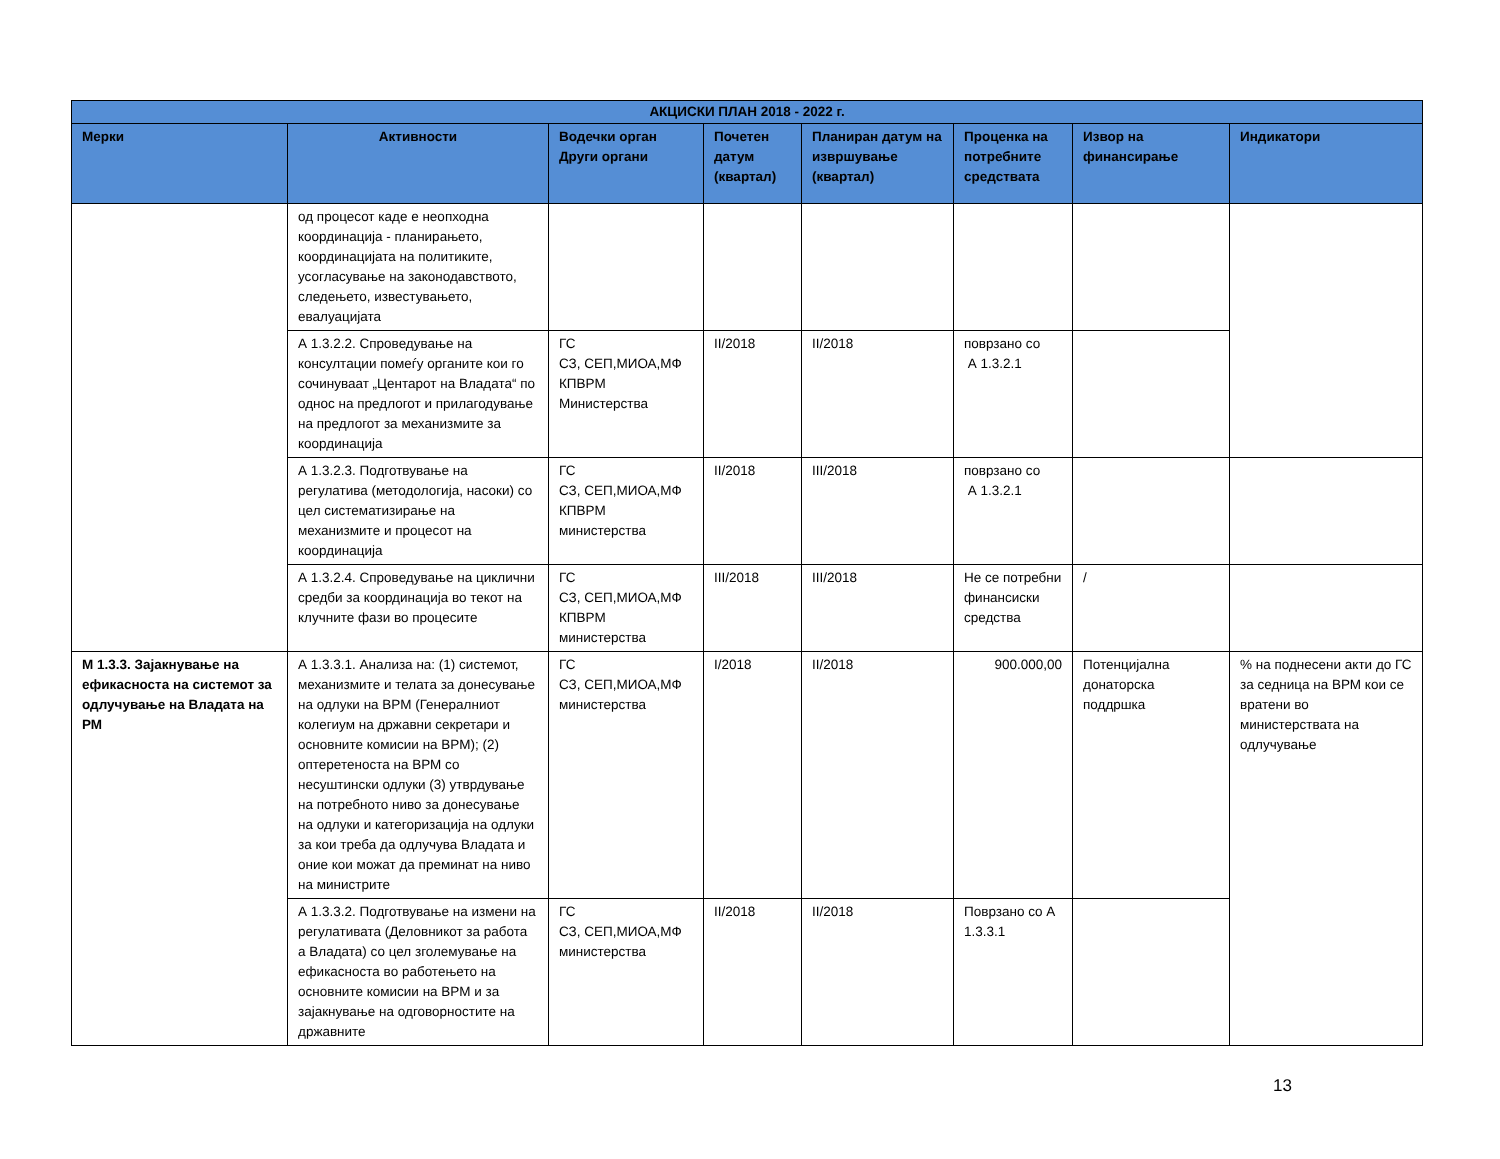| АКЦИСКИ ПЛАН 2018 - 2022 г. | | | | | | | |
| --- | --- | --- | --- | --- | --- | --- | --- |
| Мерки | Активности | Водечки орган Други органи | Почетен датум (квартал) | Планиран датум на извршување (квартал) | Проценка на потребните средствата | Извор на финансирање | Индикатори |
| | од процесот каде е неопходна координација - планирањето, координацијата на политиките, усогласување на законодавството, следењето, известувањето, евалуацијата | | | | | | |
| | А 1.3.2.2. Спроведување на консултации помеѓу органите кои го сочинуваат „Центарот на Владата“ по однос на предлогот и прилагодување на предлогот за механизмите за координација | ГС СЗ, СЕП,МИОА,МФ КПВРМ Министерства | II/2018 | II/2018 | поврзано со А 1.3.2.1 | | |
| | А 1.3.2.3. Подготвување на регулатива (методологија, насоки) со цел систематизирање на механизмите и процесот на координација | ГС СЗ, СЕП,МИОА,МФ КПВРМ министерства | II/2018 | III/2018 | поврзано со А 1.3.2.1 | | |
| | А 1.3.2.4. Спроведување на циклични средби за координација во текот на клучните фази во процесите | ГС СЗ, СЕП,МИОА,МФ КПВРМ министерства | III/2018 | III/2018 | Не се потребни финансиски средства | / | |
| М 1.3.3. Зајакнување на ефикасноста на системот за одлучување на Владата на РМ | А 1.3.3.1. Анализа на: (1) системот, механизмите и телата за донесување на одлуки на ВРМ (Генералниот колегиум на државни секретари и основните комисии на ВРМ); (2) оптеретеноста на ВРМ со несуштински одлуки (3) утврдување на потребното ниво за донесување на одлуки и категоризација на одлуки за кои треба да одлучува Владата и оние кои можат да преминат на ниво на министрите | ГС СЗ, СЕП,МИОА,МФ министерства | I/2018 | II/2018 | 900.000,00 | Потенцијална донаторска поддршка | % на поднесени акти до ГС за седница на ВРМ кои се вратени во министерствата на одлучување |
| | А 1.3.3.2. Подготвување на измени на регулативата (Деловникот за работа а Владата) со цел зголемување на ефикасноста во работењето на основните комисии на ВРМ и за зајакнување на одговорностите на државните | ГС СЗ, СЕП,МИОА,МФ министерства | II/2018 | II/2018 | Поврзано со А 1.3.3.1 | | |
13